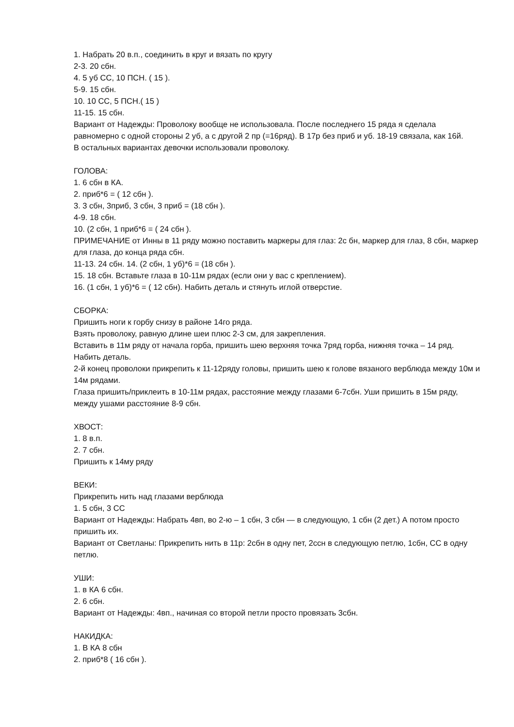1. Набрать 20 в.п., соединить в круг и вязать по кругу
2-3. 20 сбн.
4. 5 уб СС, 10 ПСН. ( 15 ).
5-9. 15 сбн.
10. 10 СС, 5 ПСН.( 15 )
11-15. 15 сбн.
Вариант от Надежды: Проволоку вообще не использовала. После последнего 15 ряда я сделала равномерно с одной стороны 2 уб, а с другой 2 пр (=16ряд). В 17р без приб и уб. 18-19 связала, как 16й.
В остальных вариантах девочки использовали проволоку.
ГОЛОВА:
1. 6 сбн в КА.
2. приб*6 = ( 12 сбн ).
3. 3 сбн, 3приб, 3 сбн, 3 приб = (18 сбн ).
4-9. 18 сбн.
10. (2 сбн, 1 приб*6 = ( 24 сбн ).
ПРИМЕЧАНИЕ от Инны в 11 ряду можно поставить маркеры для глаз: 2с бн, маркер для глаз, 8 сбн, маркер для глаза, до конца ряда сбн.
11-13. 24 сбн. 14. (2 сбн, 1 уб)*6 = (18 сбн ).
15. 18 сбн. Вставьте глаза в 10-11м рядах (если они у вас с креплением).
16. (1 сбн, 1 уб)*6 = ( 12 сбн). Набить деталь и стянуть иглой отверстие.
СБОРКА:
Пришить ноги к горбу снизу в районе 14го ряда.
Взять проволоку, равную длине шеи плюс 2-3 см, для закрепления.
Вставить в 11м ряду от начала горба, пришить шею верхняя точка 7ряд горба, нижняя точка – 14 ряд. Набить деталь.
2-й конец проволоки прикрепить к 11-12ряду головы, пришить шею к голове вязаного верблюда между 10м и 14м рядами.
Глаза пришить/приклеить в 10-11м рядах, расстояние между глазами 6-7сбн. Уши пришить в 15м ряду, между ушами расстояние 8-9 сбн.
ХВОСТ:
1. 8 в.п.
2. 7 сбн.
Пришить к 14му ряду
ВЕКИ:
Прикрепить нить над глазами верблюда
1. 5 сбн, 3 СС
Вариант от Надежды: Набрать 4вп, во 2-ю – 1 сбн, 3 сбн — в следующую, 1 сбн (2 дет.) А потом просто пришить их.
Вариант от Светланы: Прикрепить нить в 11р: 2сбн в одну пет, 2ссн в следующую петлю, 1сбн, СС в одну петлю.
УШИ:
1. в КА 6 сбн.
2. 6 сбн.
Вариант от Надежды: 4вп., начиная со второй петли просто провязать 3сбн.
НАКИДКА:
1. В КА 8 сбн
2. приб*8 ( 16 сбн ).